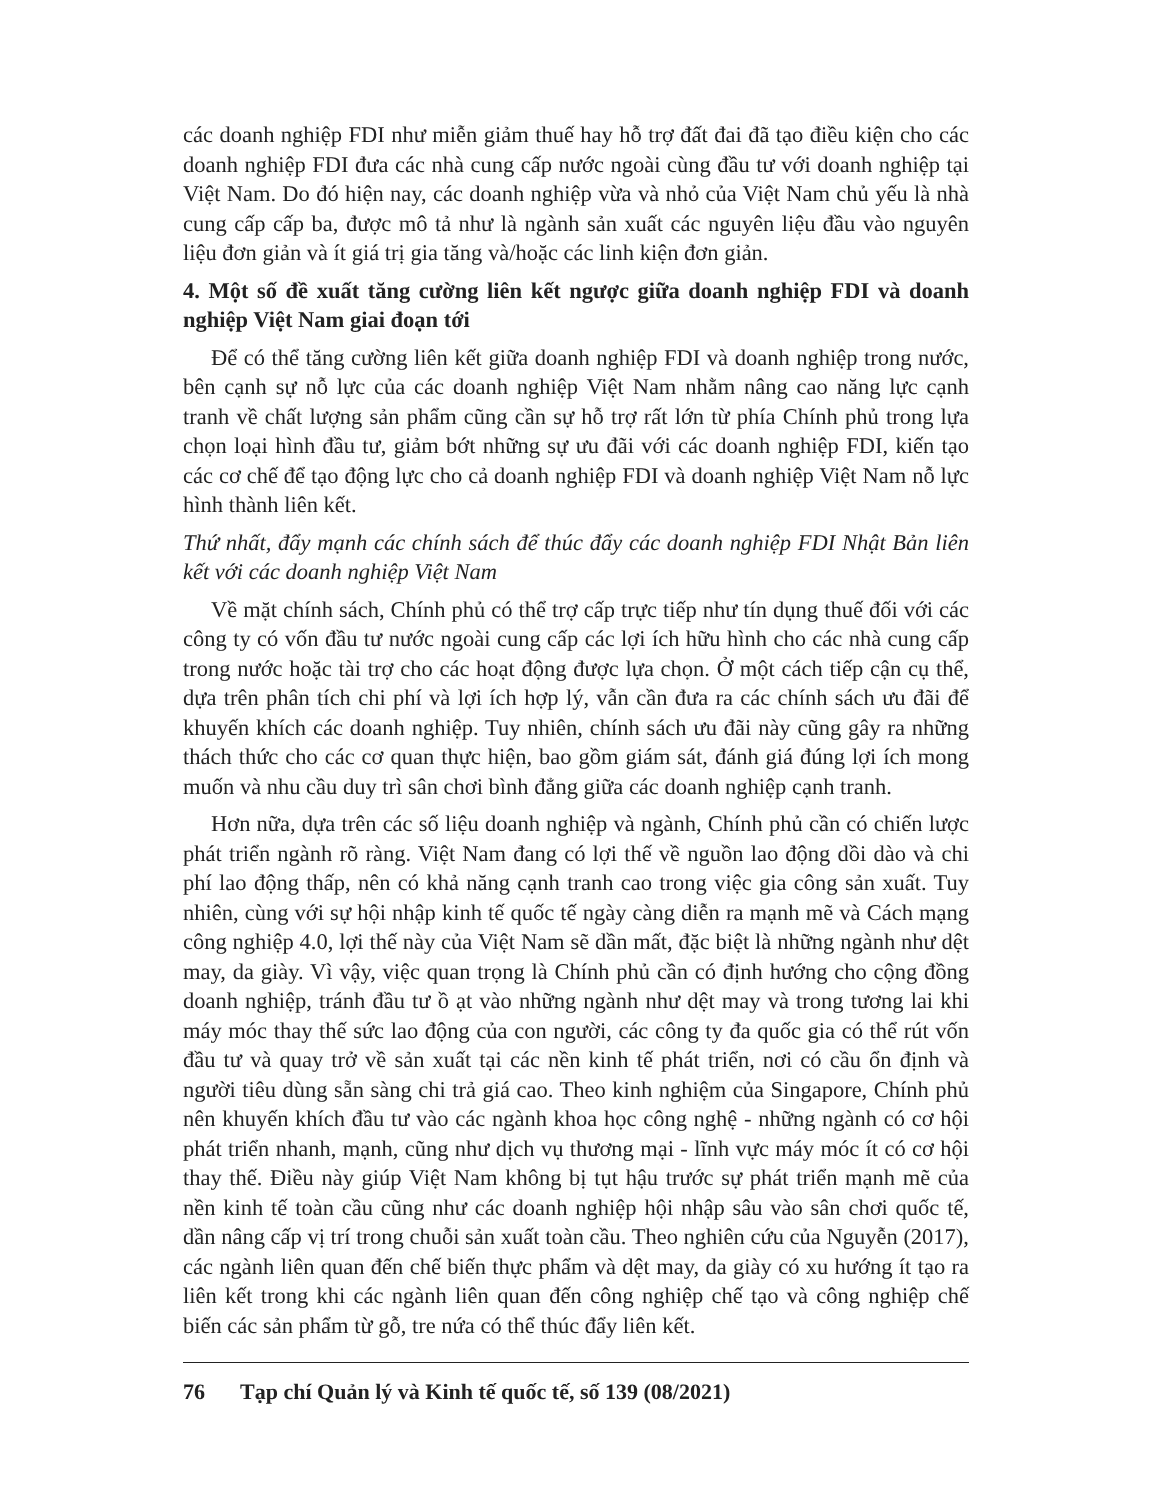các doanh nghiệp FDI như miễn giảm thuế hay hỗ trợ đất đai đã tạo điều kiện cho các doanh nghiệp FDI đưa các nhà cung cấp nước ngoài cùng đầu tư với doanh nghiệp tại Việt Nam. Do đó hiện nay, các doanh nghiệp vừa và nhỏ của Việt Nam chủ yếu là nhà cung cấp cấp ba, được mô tả như là ngành sản xuất các nguyên liệu đầu vào nguyên liệu đơn giản và ít giá trị gia tăng và/hoặc các linh kiện đơn giản.
4. Một số đề xuất tăng cường liên kết ngược giữa doanh nghiệp FDI và doanh nghiệp Việt Nam giai đoạn tới
Để có thể tăng cường liên kết giữa doanh nghiệp FDI và doanh nghiệp trong nước, bên cạnh sự nỗ lực của các doanh nghiệp Việt Nam nhằm nâng cao năng lực cạnh tranh về chất lượng sản phẩm cũng cần sự hỗ trợ rất lớn từ phía Chính phủ trong lựa chọn loại hình đầu tư, giảm bớt những sự ưu đãi với các doanh nghiệp FDI, kiến tạo các cơ chế để tạo động lực cho cả doanh nghiệp FDI và doanh nghiệp Việt Nam nỗ lực hình thành liên kết.
Thứ nhất, đẩy mạnh các chính sách để thúc đẩy các doanh nghiệp FDI Nhật Bản liên kết với các doanh nghiệp Việt Nam
Về mặt chính sách, Chính phủ có thể trợ cấp trực tiếp như tín dụng thuế đối với các công ty có vốn đầu tư nước ngoài cung cấp các lợi ích hữu hình cho các nhà cung cấp trong nước hoặc tài trợ cho các hoạt động được lựa chọn. Ở một cách tiếp cận cụ thể, dựa trên phân tích chi phí và lợi ích hợp lý, vẫn cần đưa ra các chính sách ưu đãi để khuyến khích các doanh nghiệp. Tuy nhiên, chính sách ưu đãi này cũng gây ra những thách thức cho các cơ quan thực hiện, bao gồm giám sát, đánh giá đúng lợi ích mong muốn và nhu cầu duy trì sân chơi bình đẳng giữa các doanh nghiệp cạnh tranh.
Hơn nữa, dựa trên các số liệu doanh nghiệp và ngành, Chính phủ cần có chiến lược phát triển ngành rõ ràng. Việt Nam đang có lợi thế về nguồn lao động dồi dào và chi phí lao động thấp, nên có khả năng cạnh tranh cao trong việc gia công sản xuất. Tuy nhiên, cùng với sự hội nhập kinh tế quốc tế ngày càng diễn ra mạnh mẽ và Cách mạng công nghiệp 4.0, lợi thế này của Việt Nam sẽ dần mất, đặc biệt là những ngành như dệt may, da giày. Vì vậy, việc quan trọng là Chính phủ cần có định hướng cho cộng đồng doanh nghiệp, tránh đầu tư ồ ạt vào những ngành như dệt may và trong tương lai khi máy móc thay thế sức lao động của con người, các công ty đa quốc gia có thể rút vốn đầu tư và quay trở về sản xuất tại các nền kinh tế phát triển, nơi có cầu ổn định và người tiêu dùng sẵn sàng chi trả giá cao. Theo kinh nghiệm của Singapore, Chính phủ nên khuyến khích đầu tư vào các ngành khoa học công nghệ - những ngành có cơ hội phát triển nhanh, mạnh, cũng như dịch vụ thương mại - lĩnh vực máy móc ít có cơ hội thay thế. Điều này giúp Việt Nam không bị tụt hậu trước sự phát triển mạnh mẽ của nền kinh tế toàn cầu cũng như các doanh nghiệp hội nhập sâu vào sân chơi quốc tế, dần nâng cấp vị trí trong chuỗi sản xuất toàn cầu. Theo nghiên cứu của Nguyễn (2017), các ngành liên quan đến chế biến thực phẩm và dệt may, da giày có xu hướng ít tạo ra liên kết trong khi các ngành liên quan đến công nghiệp chế tạo và công nghiệp chế biến các sản phẩm từ gỗ, tre nứa có thể thúc đẩy liên kết.
76 Tạp chí Quản lý và Kinh tế quốc tế, số 139 (08/2021)